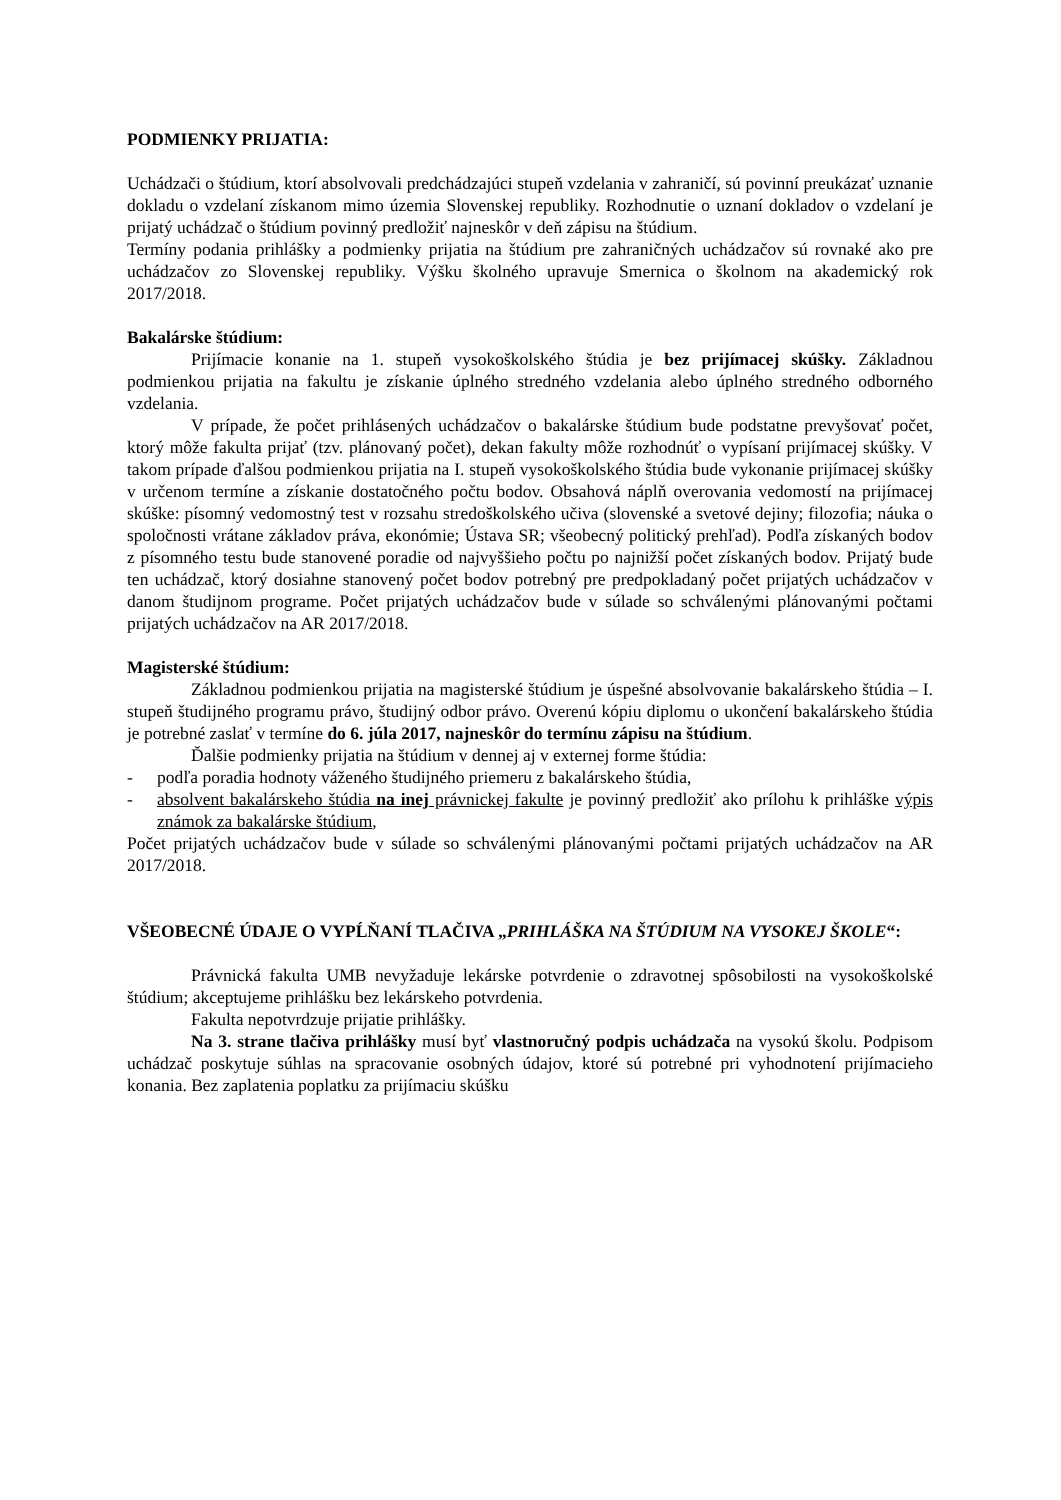PODMIENKY PRIJATIA:
Uchádzači o štúdium, ktorí absolvovali predchádzajúci stupeň vzdelania v zahraničí, sú povinní preukázať uznanie dokladu o vzdelaní získanom mimo územia Slovenskej republiky. Rozhodnutie o uznaní dokladov o vzdelaní je prijatý uchádzač o štúdium povinný predložiť najneskôr v deň zápisu na štúdium.
Termíny podania prihlášky a podmienky prijatia na štúdium pre zahraničných uchádzačov sú rovnaké ako pre uchádzačov zo Slovenskej republiky. Výšku školného upravuje Smernica o školnom na akademický rok 2017/2018.
Bakalárske štúdium:
Prijímacie konanie na 1. stupeň vysokoškolského štúdia je bez prijímacej skúšky. Základnou podmienkou prijatia na fakultu je získanie úplného stredného vzdelania alebo úplného stredného odborného vzdelania.
V prípade, že počet prihlásených uchádzačov o bakalárske štúdium bude podstatne prevyšovať počet, ktorý môže fakulta prijať (tzv. plánovaný počet), dekan fakulty môže rozhodnúť o vypísaní prijímacej skúšky. V takom prípade ďalšou podmienkou prijatia na I. stupeň vysokoškolského štúdia bude vykonanie prijímacej skúšky v určenom termíne a získanie dostatočného počtu bodov. Obsahová náplň overovania vedomostí na prijímacej skúške: písomný vedomostný test v rozsahu stredoškolského učiva (slovenské a svetové dejiny; filozofia; náuka o spoločnosti vrátane základov práva, ekonómie; Ústava SR; všeobecný politický prehľad). Podľa získaných bodov z písomného testu bude stanovené poradie od najvyššieho počtu po najnižší počet získaných bodov. Prijatý bude ten uchádzač, ktorý dosiahne stanovený počet bodov potrebný pre predpokladaný počet prijatých uchádzačov v danom študijnom programe. Počet prijatých uchádzačov bude v súlade so schválenými plánovanými počtami prijatých uchádzačov na AR 2017/2018.
Magisterské štúdium:
Základnou podmienkou prijatia na magisterské štúdium je úspešné absolvovanie bakalárskeho štúdia – I. stupeň študijného programu právo, študijný odbor právo. Overenú kópiu diplomu o ukončení bakalárskeho štúdia je potrebné zaslať v termíne do 6. júla 2017, najneskôr do termínu zápisu na štúdium.
Ďalšie podmienky prijatia na štúdium v dennej aj v externej forme štúdia:
- podľa poradia hodnoty váženého študijného priemeru z bakalárskeho štúdia,
- absolvent bakalárskeho štúdia na inej právnickej fakulte je povinný predložiť ako prílohu k prihláške výpis známok za bakalárske štúdium,
Počet prijatých uchádzačov bude v súlade so schválenými plánovanými počtami prijatých uchádzačov na AR 2017/2018.
VŠEOBECNÉ ÚDAJE O VYPĹŇANÍ TLAČIVA „PRIHLÁŠKA NA ŠTÚDIUM NA VYSOKEJ ŠKOLE“:
Právnická fakulta UMB nevyžaduje lekárske potvrdenie o zdravotnej spôsobilosti na vysokoškolské štúdium; akceptujeme prihlášku bez lekárskeho potvrdenia.
Fakulta nepotvrdzuje prijatie prihlášky.
Na 3. strane tlačiva prihlášky musí byť vlastnoručný podpis uchádzača na vysokú školu. Podpisom uchádzač poskytuje súhlas na spracovanie osobných údajov, ktoré sú potrebné pri vyhodnotení prijímacieho konania. Bez zaplatenia poplatku za prijímaciu skúšku